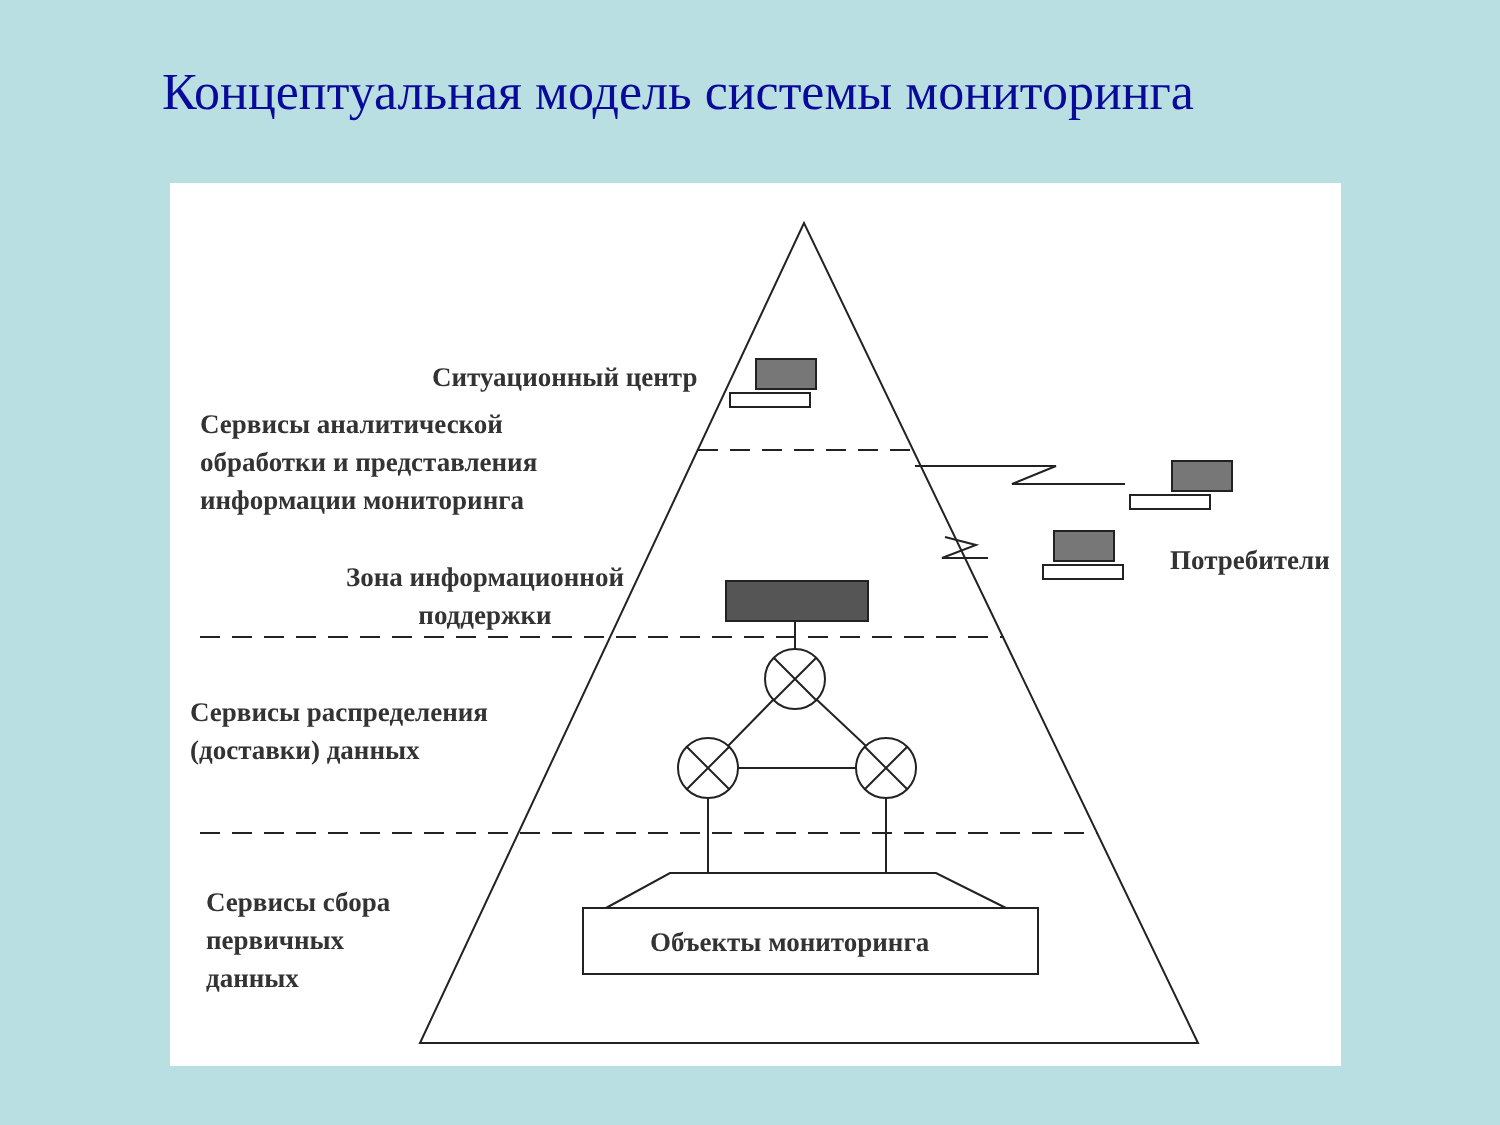Концептуальная модель системы мониторинга
Ситуационный центр
Сервисы аналитической
обработки и представления
информации мониторинга
Потребители
Зона информационной
поддержки
Сервисы распределения
(доставки) данных
Сервисы сбора
первичных
данных
Объекты мониторинга